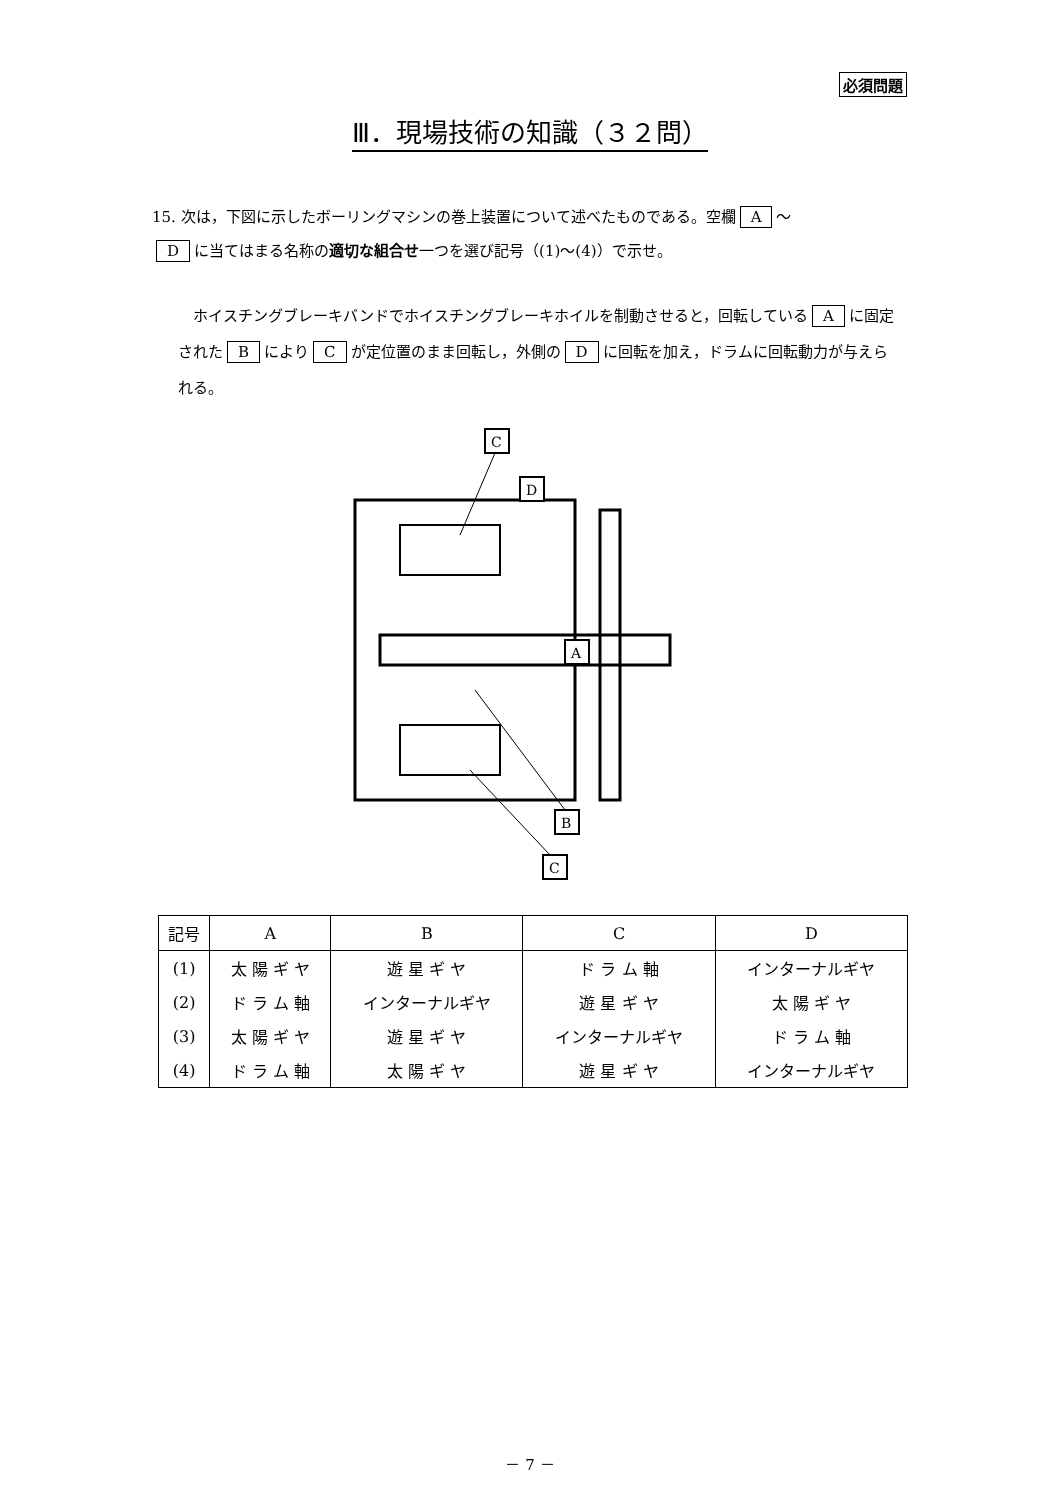必須問題
Ⅲ．現場技術の知識（３２問）
15. 次は，下図に示したボーリングマシンの巻上装置について述べたものである。空欄 A ～
Dに当てはまる名称の適切な組合せ一つを選び記号（(1)～(4)）で示せ。
　ホイスチングブレーキバンドでホイスチングブレーキホイルを制動させると，回転している A に固定された B により C が定位置のまま回転し，外側の D に回転を加え，ドラムに回転動力が与えられる。
C
D
A
B
C
| 記号 | A | B | C | D |
| --- | --- | --- | --- | --- |
| (1) | 太 陽 ギ ヤ | 遊 星 ギ ヤ | ド ラ ム 軸 | インターナルギヤ |
| (2) | ド ラ ム 軸 | インターナルギヤ | 遊 星 ギ ヤ | 太 陽 ギ ヤ |
| (3) | 太 陽 ギ ヤ | 遊 星 ギ ヤ | インターナルギヤ | ド ラ ム 軸 |
| (4) | ド ラ ム 軸 | 太 陽 ギ ヤ | 遊 星 ギ ヤ | インターナルギヤ |
－ 7 －